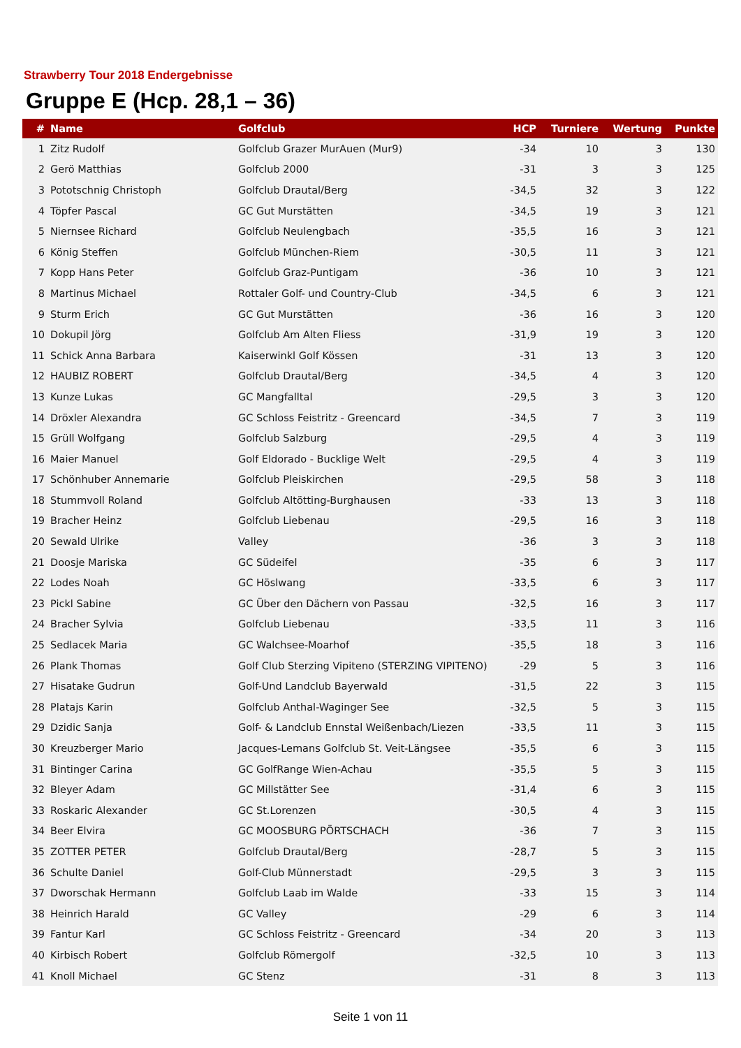Strawberry Tour 2018 Endergebnisse
Gruppe E (Hcp. 28,1 – 36)
| # | Name | Golfclub | HCP | Turniere | Wertung | Punkte |
| --- | --- | --- | --- | --- | --- | --- |
| 1 | Zitz Rudolf | Golfclub Grazer MurAuen (Mur9) | -34 | 10 | 3 | 130 |
| 2 | Gerö Matthias | Golfclub 2000 | -31 | 3 | 3 | 125 |
| 3 | Pototschnig Christoph | Golfclub Drautal/Berg | -34,5 | 32 | 3 | 122 |
| 4 | Töpfer Pascal | GC Gut Murstätten | -34,5 | 19 | 3 | 121 |
| 5 | Niernsee Richard | Golfclub Neulengbach | -35,5 | 16 | 3 | 121 |
| 6 | König Steffen | Golfclub München-Riem | -30,5 | 11 | 3 | 121 |
| 7 | Kopp Hans Peter | Golfclub Graz-Puntigam | -36 | 10 | 3 | 121 |
| 8 | Martinus Michael | Rottaler Golf- und Country-Club | -34,5 | 6 | 3 | 121 |
| 9 | Sturm Erich | GC Gut Murstätten | -36 | 16 | 3 | 120 |
| 10 | Dokupil Jörg | Golfclub Am Alten Fliess | -31,9 | 19 | 3 | 120 |
| 11 | Schick Anna Barbara | Kaiserwinkl Golf Kössen | -31 | 13 | 3 | 120 |
| 12 | HAUBIZ ROBERT | Golfclub Drautal/Berg | -34,5 | 4 | 3 | 120 |
| 13 | Kunze Lukas | GC Mangfalltal | -29,5 | 3 | 3 | 120 |
| 14 | Dröxler Alexandra | GC Schloss Feistritz - Greencard | -34,5 | 7 | 3 | 119 |
| 15 | Grüll Wolfgang | Golfclub Salzburg | -29,5 | 4 | 3 | 119 |
| 16 | Maier Manuel | Golf Eldorado - Bucklige Welt | -29,5 | 4 | 3 | 119 |
| 17 | Schönhuber Annemarie | Golfclub Pleiskirchen | -29,5 | 58 | 3 | 118 |
| 18 | Stummvoll Roland | Golfclub Altötting-Burghausen | -33 | 13 | 3 | 118 |
| 19 | Bracher Heinz | Golfclub Liebenau | -29,5 | 16 | 3 | 118 |
| 20 | Sewald Ulrike | Valley | -36 | 3 | 3 | 118 |
| 21 | Doosje Mariska | GC Südeifel | -35 | 6 | 3 | 117 |
| 22 | Lodes Noah | GC Höslwang | -33,5 | 6 | 3 | 117 |
| 23 | Pickl Sabine | GC Über den Dächern von Passau | -32,5 | 16 | 3 | 117 |
| 24 | Bracher Sylvia | Golfclub Liebenau | -33,5 | 11 | 3 | 116 |
| 25 | Sedlacek Maria | GC Walchsee-Moarhof | -35,5 | 18 | 3 | 116 |
| 26 | Plank Thomas | Golf Club Sterzing Vipiteno (STERZING VIPITENO) | -29 | 5 | 3 | 116 |
| 27 | Hisatake Gudrun | Golf-Und Landclub Bayerwald | -31,5 | 22 | 3 | 115 |
| 28 | Platajs Karin | Golfclub Anthal-Waginger See | -32,5 | 5 | 3 | 115 |
| 29 | Dzidic Sanja | Golf- & Landclub Ennstal Weißenbach/Liezen | -33,5 | 11 | 3 | 115 |
| 30 | Kreuzberger Mario | Jacques-Lemans Golfclub St. Veit-Längsee | -35,5 | 6 | 3 | 115 |
| 31 | Bintinger Carina | GC GolfRange Wien-Achau | -35,5 | 5 | 3 | 115 |
| 32 | Bleyer Adam | GC Millstätter See | -31,4 | 6 | 3 | 115 |
| 33 | Roskaric Alexander | GC St.Lorenzen | -30,5 | 4 | 3 | 115 |
| 34 | Beer Elvira | GC MOOSBURG PÖRTSCHACH | -36 | 7 | 3 | 115 |
| 35 | ZOTTER PETER | Golfclub Drautal/Berg | -28,7 | 5 | 3 | 115 |
| 36 | Schulte Daniel | Golf-Club Münnerstadt | -29,5 | 3 | 3 | 115 |
| 37 | Dworschak Hermann | Golfclub Laab im Walde | -33 | 15 | 3 | 114 |
| 38 | Heinrich Harald | GC Valley | -29 | 6 | 3 | 114 |
| 39 | Fantur Karl | GC Schloss Feistritz - Greencard | -34 | 20 | 3 | 113 |
| 40 | Kirbisch Robert | Golfclub Römergolf | -32,5 | 10 | 3 | 113 |
| 41 | Knoll Michael | GC Stenz | -31 | 8 | 3 | 113 |
Seite 1 von 11